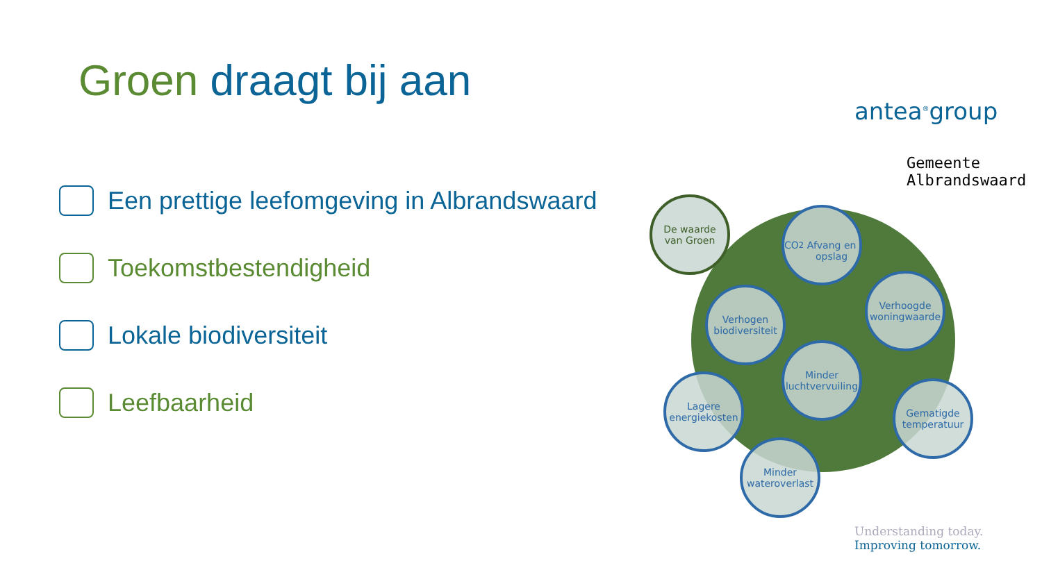Groen draagt bij aan
Een prettige leefomgeving in Albrandswaard
Toekomstbestendigheid
Lokale biodiversiteit
Leefbaarheid
antea<sup>®</sup>group
Gemeente
Albrandswaard
De waarde
van Groen
CO<sup>2</sup>
Afvang en opslag
Verhogen biodiversiteit
Verhoogde woningwaarde
Minder luchtvervuiling
Lagere energiekosten
Gematigde temperatuur
Minder wateroverlast
Understanding today.
Improving tomorrow.